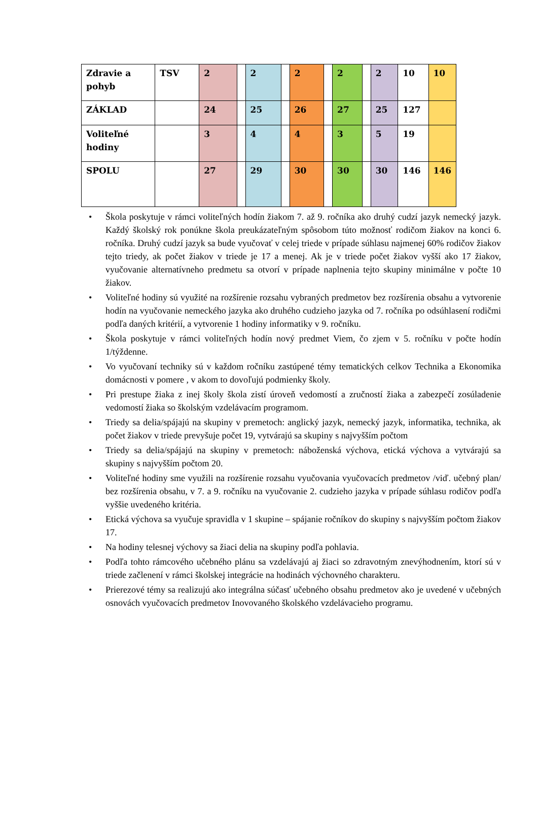| Zdravie a pohyb | TSV | 2 | | 2 | | 2 | | 2 | | 2 | 10 | 10 |
| ZÁKLAD | | 24 | | 25 | | 26 | | 27 | | 25 | 127 | |
| Voliteľné hodiny | | 3 | | 4 | | 4 | | 3 | | 5 | 19 | |
| SPOLU | | 27 | | 29 | | 30 | | 30 | | 30 | 146 | 146 |
• Škola poskytuje v rámci voliteľných hodín žiakom 7. až 9. ročníka ako druhý cudzí jazyk nemecký jazyk. Každý školský rok ponúkne škola preukázateľným spôsobom túto možnosť rodičom žiakov na konci 6. ročníka. Druhý cudzí jazyk sa bude vyučovať v celej triede v prípade súhlasu najmenej 60% rodičov žiakov tejto triedy, ak počet žiakov v triede je 17 a menej. Ak je v triede počet žiakov vyšší ako 17 žiakov, vyučovanie alternatívneho predmetu sa otvorí v prípade naplnenia tejto skupiny minimálne v počte 10 žiakov.
• Voliteľné hodiny sú využité na rozšírenie rozsahu vybraných predmetov bez rozšírenia obsahu a vytvorenie hodín na vyučovanie nemeckého jazyka ako druhého cudzieho jazyka od 7. ročníka po odsúhlasení rodičmi podľa daných kritérií, a vytvorenie 1 hodiny informatiky v 9. ročníku.
• Škola poskytuje v rámci voliteľných hodín nový predmet Viem, čo zjem v 5. ročníku v počte hodín 1/týždenne.
• Vo vyučovaní techniky sú v každom ročníku zastúpené témy tematických celkov Technika a Ekonomika domácnosti v pomere , v akom to dovoľujú podmienky školy.
• Pri prestupe žiaka z inej školy škola zistí úroveň vedomostí a zručností žiaka a zabezpečí zosúladenie vedomostí žiaka so školským vzdelávacím programom.
• Triedy sa delia/spájajú na skupiny v premetoch: anglický jazyk, nemecký jazyk, informatika, technika, ak počet žiakov v triede prevyšuje počet 19, vytvárajú sa skupiny s najvyšším počtom
• Triedy sa delia/spájajú na skupiny v premetoch: náboženská výchova, etická výchova a vytvárajú sa skupiny s najvyšším počtom 20.
• Voliteľné hodiny sme využili na rozšírenie rozsahu vyučovania vyučovacích predmetov /viď. učebný plan/ bez rozšírenia obsahu, v 7. a 9. ročníku na vyučovanie 2. cudzieho jazyka v prípade súhlasu rodičov podľa vyššie uvedeného kritéria.
• Etická výchova sa vyučuje spravidla v 1 skupine – spájanie ročníkov do skupiny s najvyšším počtom žiakov 17.
• Na hodiny telesnej výchovy sa žiaci delia na skupiny podľa pohlavia.
• Podľa tohto rámcového učebného plánu sa vzdelávajú aj žiaci so zdravotným znevýhodnením, ktorí sú v triede začlenení v rámci školskej integrácie na hodinách výchovného charakteru.
• Prierezové témy sa realizujú ako integrálna súčasť učebného obsahu predmetov ako je uvedené v učebných osnovách vyučovacích predmetov Inovovaného školského vzdelávacieho programu.